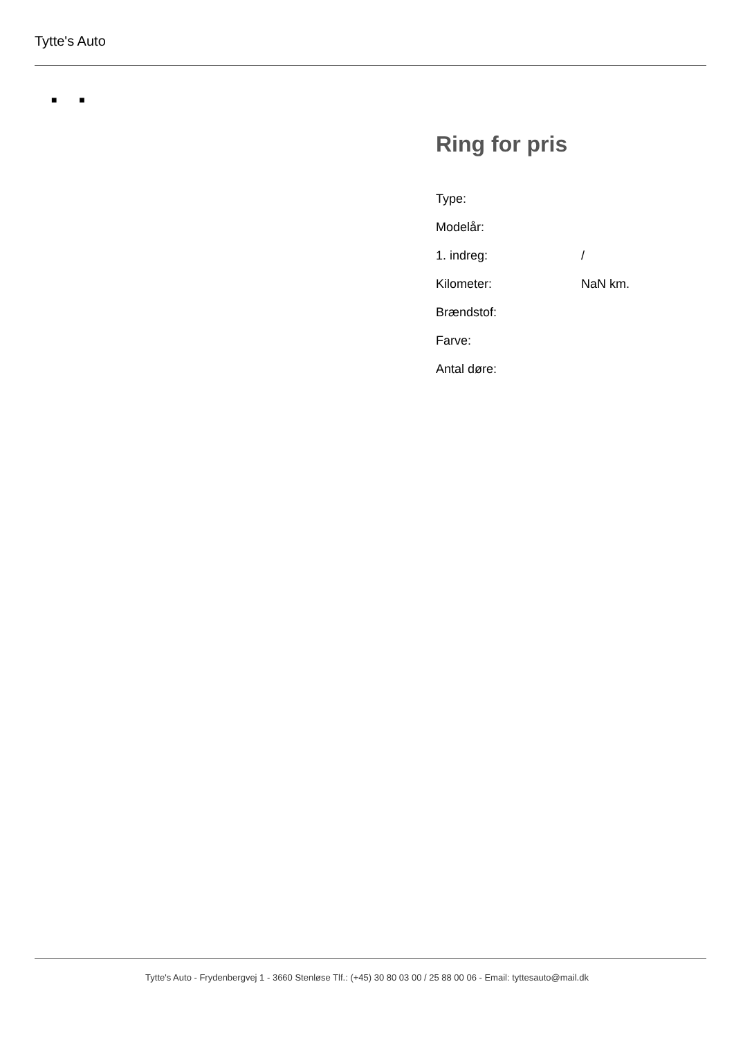Tytte's Auto
■ ■
Ring for pris
| Type: | |
| Modelår: | |
| 1. indreg: | / |
| Kilometer: | NaN km. |
| Brændstof: | |
| Farve: | |
| Antal døre: | |
Tytte's Auto - Frydenbergvej 1 - 3660 Stenløse Tlf.: (+45) 30 80 03 00 / 25 88 00 06 - Email: tyttesauto@mail.dk